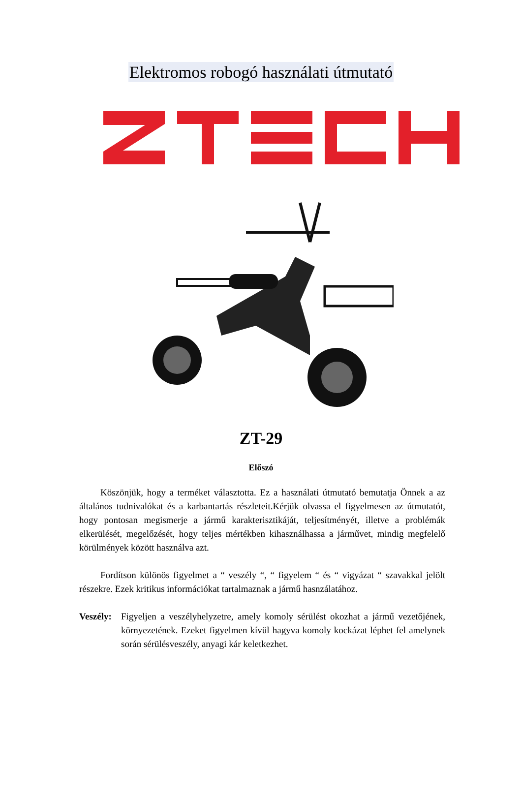Elektromos robogó használati útmutató
ZT-29
Előszó
Köszönjük, hogy a terméket választotta. Ez a használati útmutató bemutatja Önnek a az általános tudnivalókat és a karbantartás részleteit.Kérjük olvassa el figyelmesen az útmutatót, hogy pontosan megismerje a jármű karakterisztikáját, teljesítményét, illetve a problémák elkerülését, megelőzését, hogy teljes mértékben kihasználhassa a járművet, mindig megfelelő körülmények között használva azt.
Fordítson különös figyelmet a “ veszély “, “ figyelem “ és “ vigyázat “ szavakkal jelölt részekre. Ezek kritikus információkat tartalmaznak a jármű hasnzálatához.
Veszély:
Figyeljen a veszélyhelyzetre, amely komoly sérülést okozhat a jármű vezetőjének, környezetének. Ezeket figyelmen kívül hagyva komoly kockázat léphet fel amelynek során sérülésveszély, anyagi kár keletkezhet.